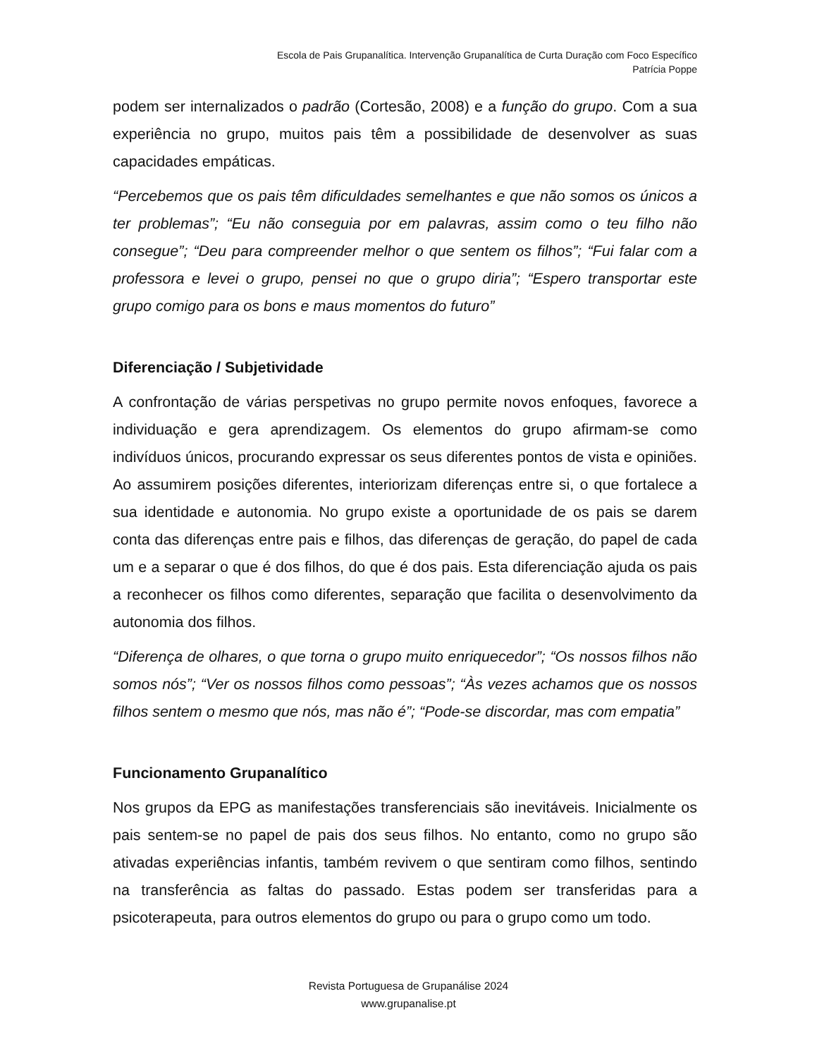Escola de Pais Grupanalítica. Intervenção Grupanalítica de Curta Duração com Foco Específico
Patrícia Poppe
podem ser internalizados o padrão (Cortesão, 2008) e a função do grupo. Com a sua experiência no grupo, muitos pais têm a possibilidade de desenvolver as suas capacidades empáticas.
“Percebemos que os pais têm dificuldades semelhantes e que não somos os únicos a ter problemas”; “Eu não conseguia por em palavras, assim como o teu filho não consegue”; “Deu para compreender melhor o que sentem os filhos”; “Fui falar com a professora e levei o grupo, pensei no que o grupo diria”; “Espero transportar este grupo comigo para os bons e maus momentos do futuro”
Diferenciação / Subjetividade
A confrontação de várias perspetivas no grupo permite novos enfoques, favorece a individuação e gera aprendizagem. Os elementos do grupo afirmam-se como indivíduos únicos, procurando expressar os seus diferentes pontos de vista e opiniões. Ao assumirem posições diferentes, interiorizam diferenças entre si, o que fortalece a sua identidade e autonomia. No grupo existe a oportunidade de os pais se darem conta das diferenças entre pais e filhos, das diferenças de geração, do papel de cada um e a separar o que é dos filhos, do que é dos pais. Esta diferenciação ajuda os pais a reconhecer os filhos como diferentes, separação que facilita o desenvolvimento da autonomia dos filhos.
“Diferença de olhares, o que torna o grupo muito enriquecedor”; “Os nossos filhos não somos nós”; “Ver os nossos filhos como pessoas”; “Às vezes achamos que os nossos filhos sentem o mesmo que nós, mas não é”; “Pode-se discordar, mas com empatia”
Funcionamento Grupanalítico
Nos grupos da EPG as manifestações transferenciais são inevitáveis. Inicialmente os pais sentem-se no papel de pais dos seus filhos. No entanto, como no grupo são ativadas experiências infantis, também revivem o que sentiram como filhos, sentindo na transferência as faltas do passado. Estas podem ser transferidas para a psicoterapeuta, para outros elementos do grupo ou para o grupo como um todo.
Revista Portuguesa de Grupanálise 2024
www.grupanalise.pt